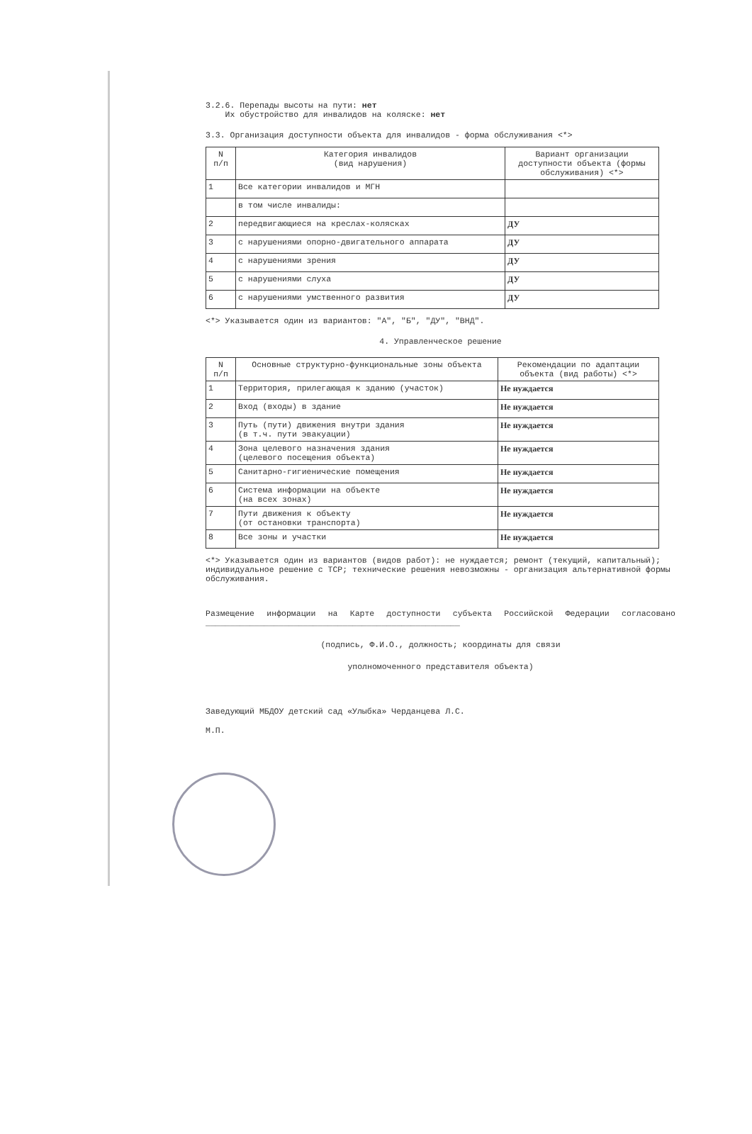3.2.6. Перепады высоты на пути: нет
Их обустройство для инвалидов на коляске: нет
3.3. Организация доступности объекта для инвалидов - форма обслуживания <*>
| N п/п | Категория инвалидов (вид нарушения) | Вариант организации доступности объекта (формы обслуживания) <*> |
| --- | --- | --- |
| 1 | Все категории инвалидов и МГН | |
| | в том числе инвалиды: | |
| 2 | передвигающиеся на креслах-колясках | ДУ |
| 3 | с нарушениями опорно-двигательного аппарата | ДУ |
| 4 | с нарушениями зрения | ДУ |
| 5 | с нарушениями слуха | ДУ |
| 6 | с нарушениями умственного развития | ДУ |
<*> Указывается один из вариантов: "А", "Б", "ДУ", "ВНД".
4. Управленческое решение
| N п/п | Основные структурно-функциональные зоны объекта | Рекомендации по адаптации объекта (вид работы) <*> |
| --- | --- | --- |
| 1 | Территория, прилегающая к зданию (участок) | Не нуждается |
| 2 | Вход (входы) в здание | Не нуждается |
| 3 | Путь (пути) движения внутри здания (в т.ч. пути эвакуации) | Не нуждается |
| 4 | Зона целевого назначения здания (целевого посещения объекта) | Не нуждается |
| 5 | Санитарно-гигиенические помещения | Не нуждается |
| 6 | Система информации на объекте (на всех зонах) | Не нуждается |
| 7 | Пути движения к объекту (от остановки транспорта) | Не нуждается |
| 8 | Все зоны и участки | Не нуждается |
<*> Указывается один из вариантов (видов работ): не нуждается; ремонт (текущий, капитальный); индивидуальное решение с ТСР; технические решения невозможны - организация альтернативной формы обслуживания.
Размещение информации на Карте доступности субъекта Российской Федерации согласовано ____________________________________________________
(подпись, Ф.И.О., должность; координаты для связи
уполномоченного представителя объекта)
Заведующий МБДОУ детский сад «Улыбка» Черданцева Л.С.
М.П.